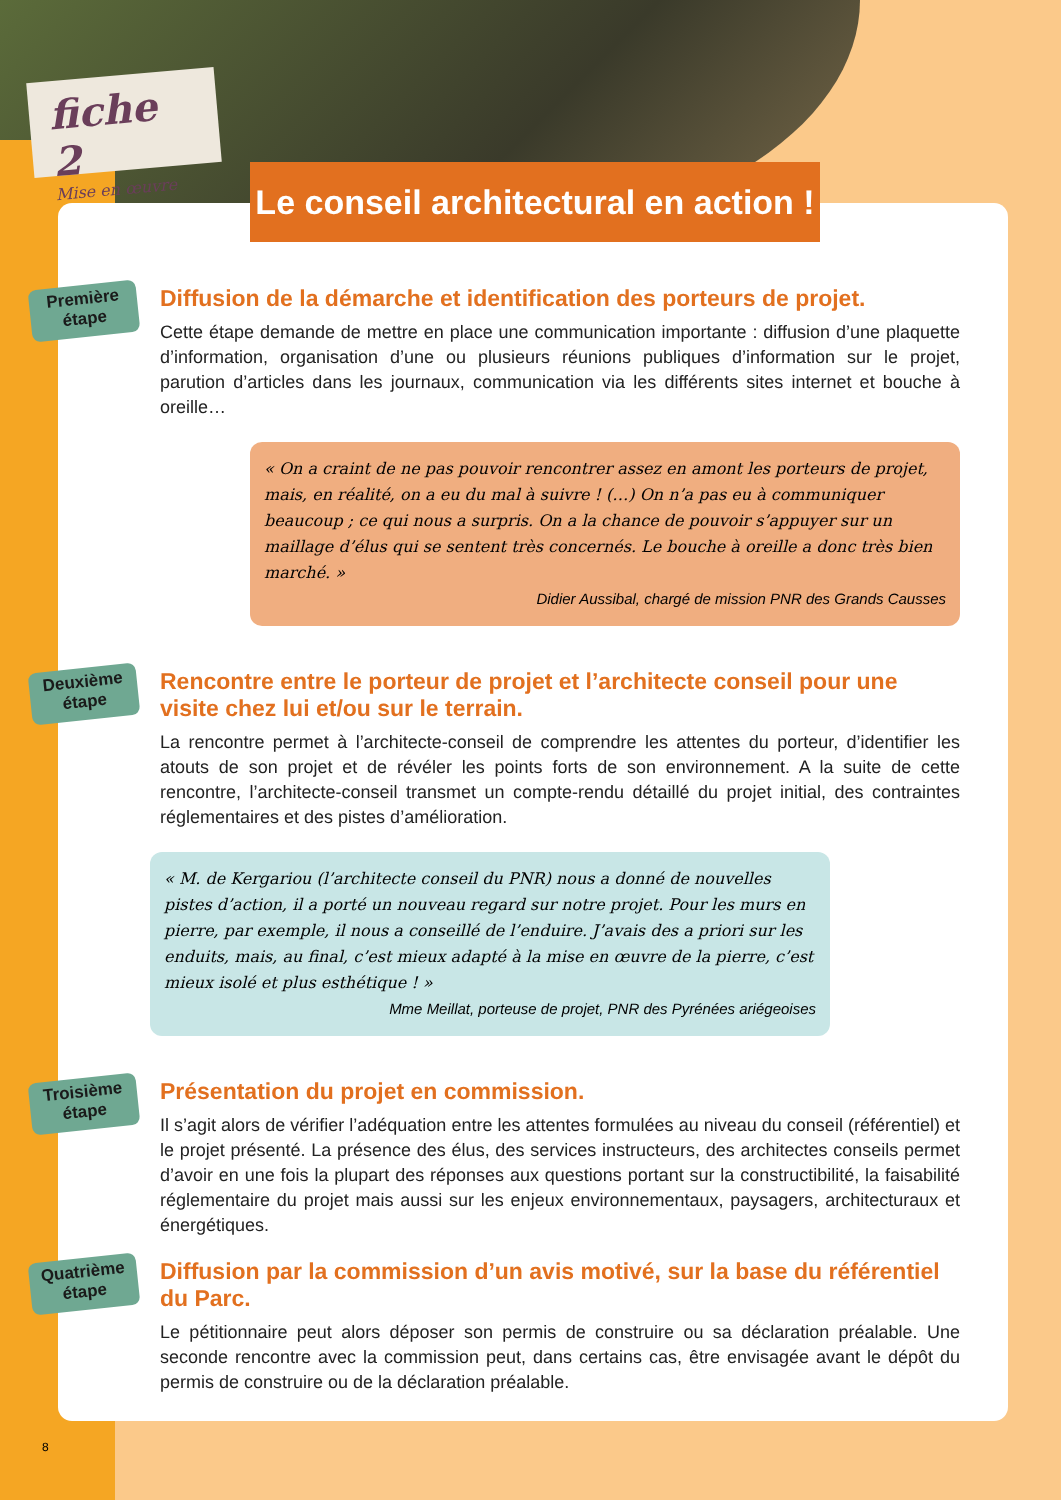fiche 2
Mise en œuvre
Le conseil architectural en action !
Première étape
Diffusion de la démarche et identification des porteurs de projet.
Cette étape demande de mettre en place une communication importante : diffusion d’une plaquette d’information, organisation d’une ou plusieurs réunions publiques d’information sur le projet, parution d’articles dans les journaux, communication via les différents sites internet et bouche à oreille…
« On a craint de ne pas pouvoir rencontrer assez en amont les porteurs de projet, mais, en réalité, on a eu du mal à suivre ! (…) On n’a pas eu à communiquer beaucoup ; ce qui nous a surpris. On a la chance de pouvoir s’appuyer sur un maillage d’élus qui se sentent très concernés. Le bouche à oreille a donc très bien marché. »
Didier Aussibal, chargé de mission PNR des Grands Causses
Deuxième étape
Rencontre entre le porteur de projet et l’architecte conseil pour une visite chez lui et/ou sur le terrain.
La rencontre permet à l’architecte-conseil de comprendre les attentes du porteur, d’identifier les atouts de son projet et de révéler les points forts de son environnement. A la suite de cette rencontre, l’architecte-conseil transmet un compte-rendu détaillé du projet initial, des contraintes réglementaires et des pistes d’amélioration.
« M. de Kergariou (l’architecte conseil du PNR) nous a donné de nouvelles pistes d’action, il a porté un nouveau regard sur notre projet. Pour les murs en pierre, par exemple, il nous a conseillé de l’enduire. J’avais des a priori sur les enduits, mais, au final, c’est mieux adapté à la mise en œuvre de la pierre, c’est mieux isolé et plus esthétique ! »
Mme Meillat, porteuse de projet, PNR des Pyrénées ariégeoises
Troisième étape
Présentation du projet en commission.
Il s’agit alors de vérifier l’adéquation entre les attentes formulées au niveau du conseil (référentiel) et le projet présenté. La présence des élus, des services instructeurs, des architectes conseils permet d’avoir en une fois la plupart des réponses aux questions portant sur la constructibilité, la faisabilité réglementaire du projet mais aussi sur les enjeux environnementaux, paysagers, architecturaux et énergétiques.
Quatrième étape
Diffusion par la commission d’un avis motivé, sur la base du référentiel du Parc.
Le pétitionnaire peut alors déposer son permis de construire ou sa déclaration préalable. Une seconde rencontre avec la commission peut, dans certains cas, être envisagée avant le dépôt du permis de construire ou de la déclaration préalable.
8